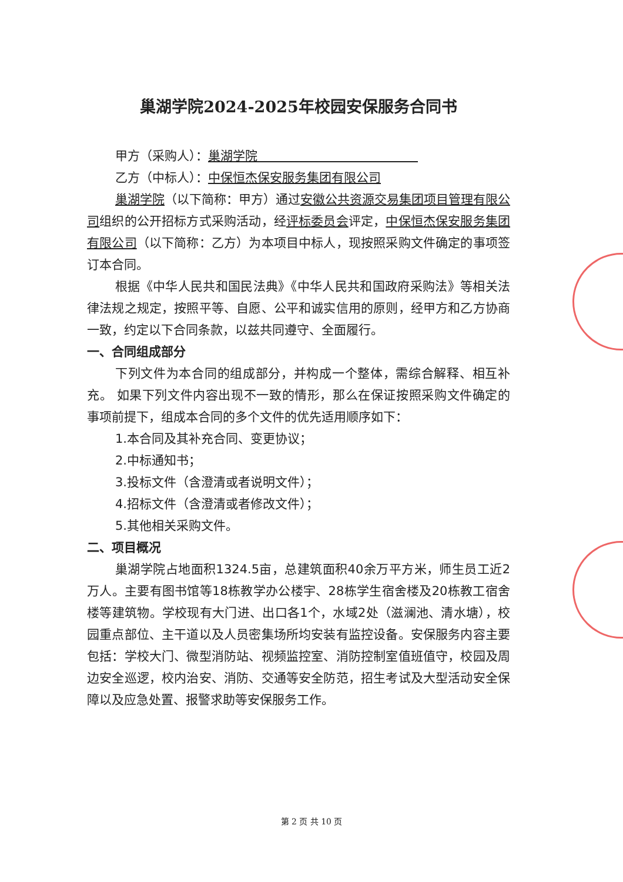巢湖学院2024-2025年校园安保服务合同书
甲方（采购人）：巢湖学院　　　　　　　　　　　　　
乙方（中标人）：中保恒杰保安服务集团有限公司
巢湖学院（以下简称：甲方）通过安徽公共资源交易集团项目管理有限公司组织的公开招标方式采购活动，经评标委员会评定，中保恒杰保安服务集团有限公司（以下简称：乙方）为本项目中标人，现按照采购文件确定的事项签订本合同。
根据《中华人民共和国民法典》《中华人民共和国政府采购法》等相关法律法规之规定，按照平等、自愿、公平和诚实信用的原则，经甲方和乙方协商一致，约定以下合同条款，以兹共同遵守、全面履行。
一、合同组成部分
下列文件为本合同的组成部分，并构成一个整体，需综合解释、相互补充。 如果下列文件内容出现不一致的情形，那么在保证按照采购文件确定的事项前提下，组成本合同的多个文件的优先适用顺序如下：
1.本合同及其补充合同、变更协议；
2.中标通知书；
3.投标文件（含澄清或者说明文件）；
4.招标文件（含澄清或者修改文件）；
5.其他相关采购文件。
二、项目概况
巢湖学院占地面积1324.5亩，总建筑面积40余万平方米，师生员工近2万人。主要有图书馆等18栋教学办公楼宇、28栋学生宿舍楼及20栋教工宿舍楼等建筑物。学校现有大门进、出口各1个，水域2处（滋澜池、清水塘），校园重点部位、主干道以及人员密集场所均安装有监控设备。安保服务内容主要包括：学校大门、微型消防站、视频监控室、消防控制室值班值守，校园及周边安全巡逻，校内治安、消防、交通等安全防范，招生考试及大型活动安全保障以及应急处置、报警求助等安保服务工作。
第 2 页 共 10 页